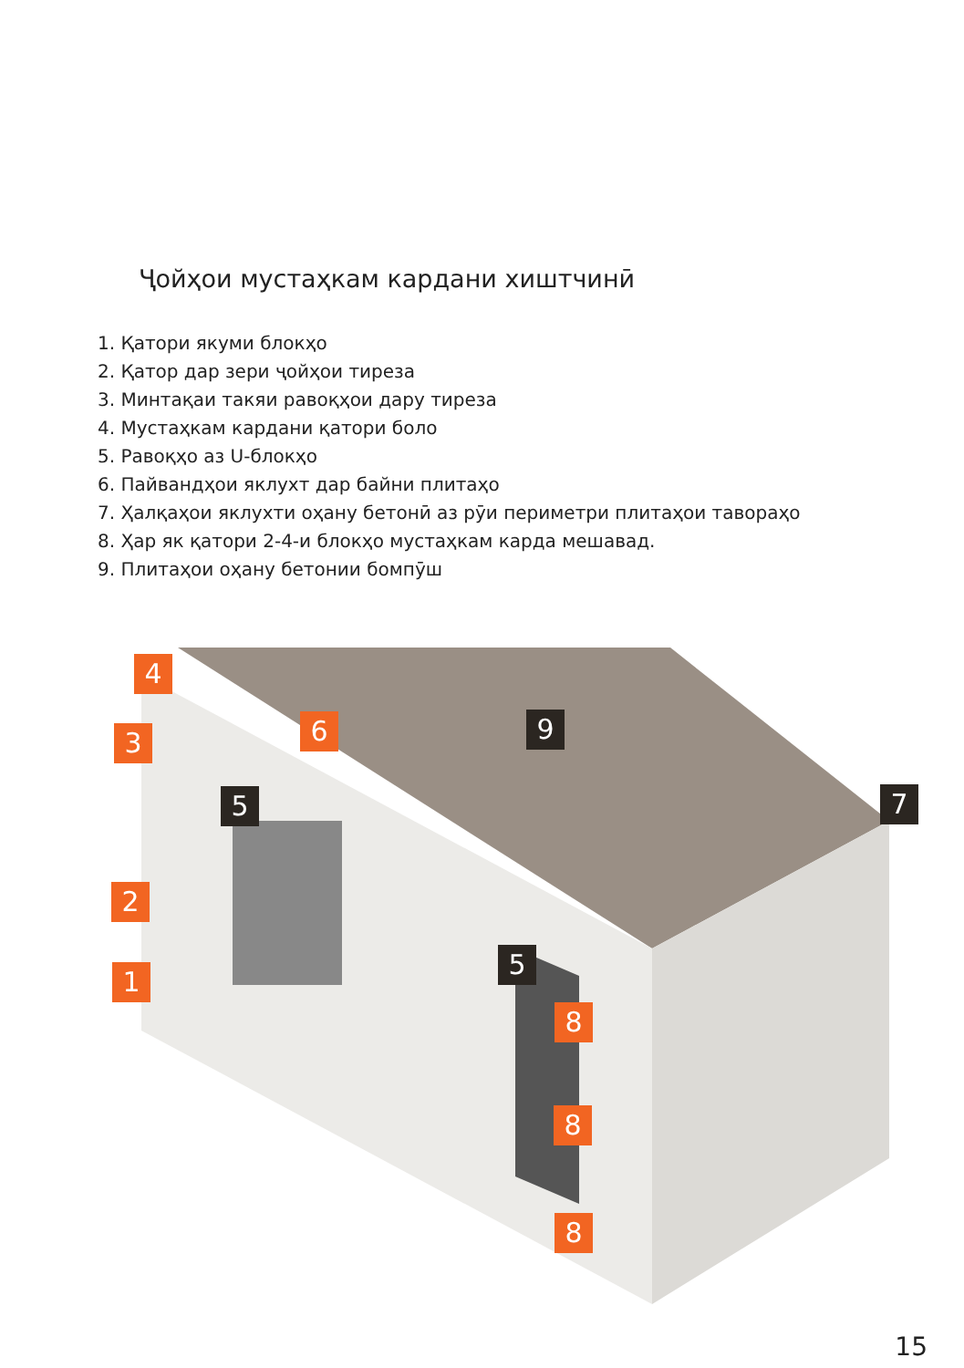Ҷойҳои мустаҳкам кардани хиштчинӣ
1. Қатори якуми блокҳо
2. Қатор дар зери ҷойҳои тиреза
3. Минтақаи такяи равоқҳои дару тиреза
4. Мустаҳкам кардани қатори боло
5. Равоқҳо аз U-блокҳо
6. Пайвандҳои яклухт дар байни плитаҳо
7. Ҳалқаҳои яклухти оҳану бетонӣ аз рӯи периметри плитаҳои таворaҳо
8. Ҳар як қатори 2-4-и блокҳо мустаҳкам карда мешавад.
9. Плитаҳои оҳану бетонии бомпӯш
4
3 6 9
5 7
2
5
1
8
8
8
15